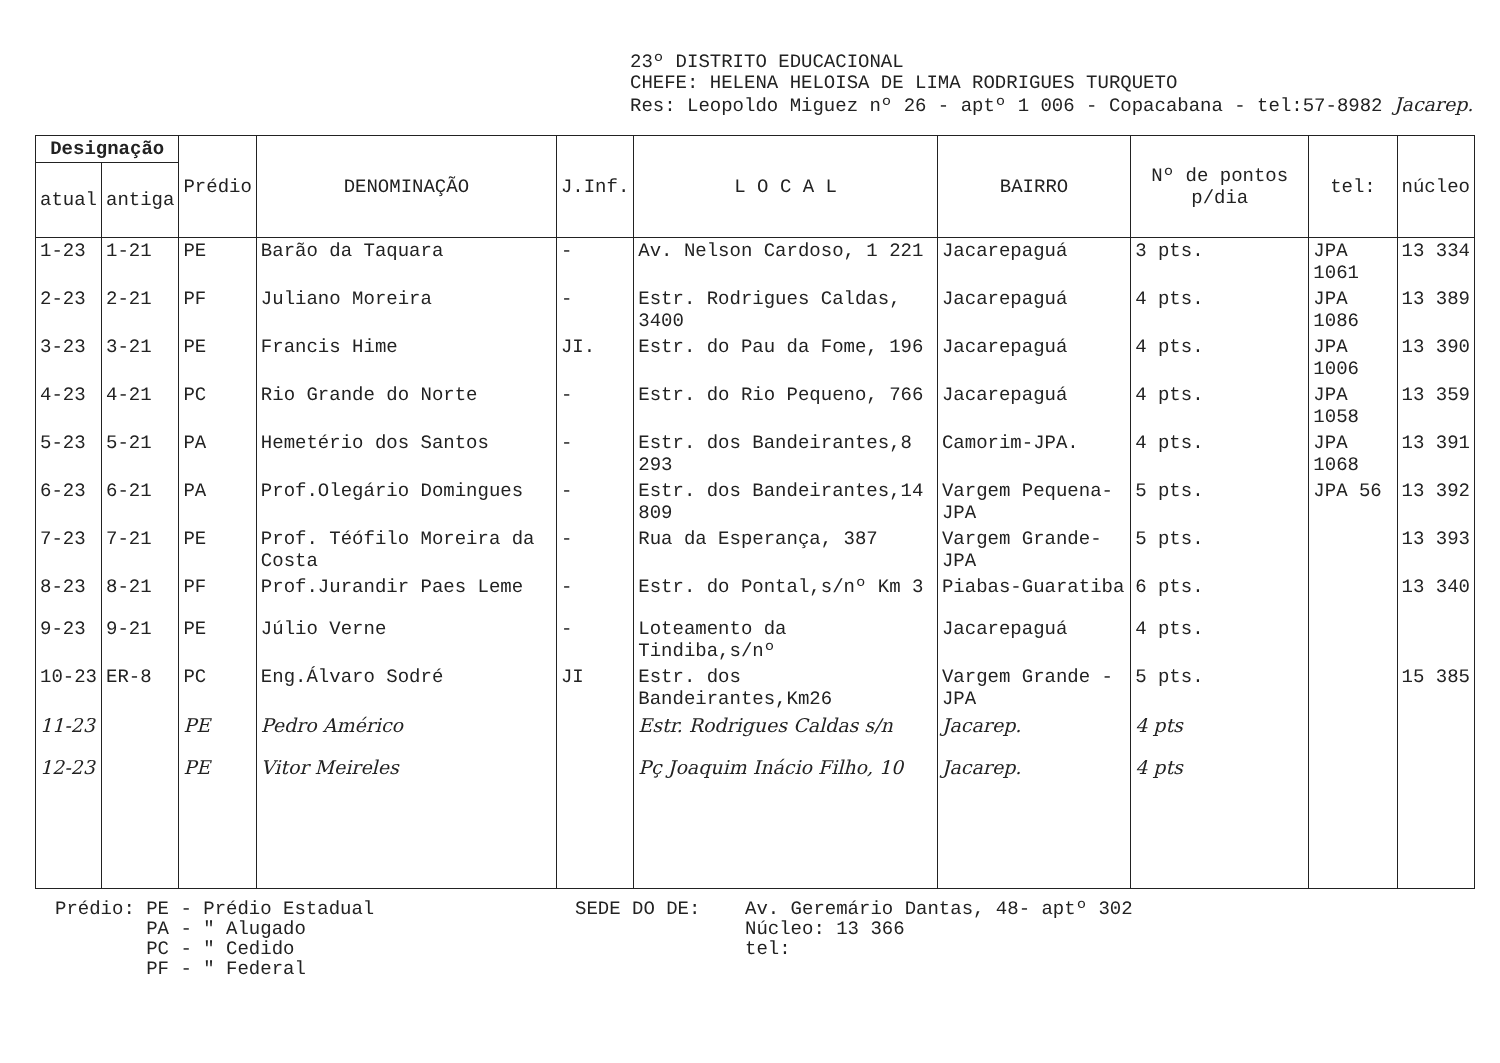23º DISTRITO EDUCACIONAL
CHEFE: HELENA HELOISA DE LIMA RODRIGUES TURQUETO
Res: Leopoldo Miguez nº 26 - aptº 1 006 - Copacabana - tel:57-8982 Jacarep.
| Designação | | Prédio | DENOMINAÇÃO | J.Inf. | L O C A L | BAIRRO | Nº de pontos p/dia | tel: | núcleo |
| --- | --- | --- | --- | --- | --- | --- | --- | --- | --- |
| atual | antiga | | | | | | | | |
| 1-23 | 1-21 | PE | Barão da Taquara | - | Av. Nelson Cardoso, 1 221 | Jacarepaguá | 3 pts. | JPA 1061 | 13 334 |
| 2-23 | 2-21 | PF | Juliano Moreira | - | Estr. Rodrigues Caldas, 3400 | Jacarepaguá | 4 pts. | JPA 1086 | 13 389 |
| 3-23 | 3-21 | PE | Francis Hime | JI. | Estr. do Pau da Fome, 196 | Jacarepaguá | 4 pts. | JPA 1006 | 13 390 |
| 4-23 | 4-21 | PC | Rio Grande do Norte | - | Estr. do Rio Pequeno, 766 | Jacarepaguá | 4 pts. | JPA 1058 | 13 359 |
| 5-23 | 5-21 | PA | Hemetério dos Santos | - | Estr. dos Bandeirantes,8 293 | Camorim-JPA. | 4 pts. | JPA 1068 | 13 391 |
| 6-23 | 6-21 | PA | Prof.Olegário Domingues | - | Estr. dos Bandeirantes,14 809 | Vargem Pequena-JPA | 5 pts. | JPA 56 | 13 392 |
| 7-23 | 7-21 | PE | Prof. Téófilo Moreira da Costa | - | Rua da Esperança, 387 | Vargem Grande-JPA | 5 pts. | | 13 393 |
| 8-23 | 8-21 | PF | Prof.Jurandir Paes Leme | - | Estr. do Pontal,s/nº Km 3 | Piabas-Guaratiba | 6 pts. | | 13 340 |
| 9-23 | 9-21 | PE | Júlio Verne | - | Loteamento da Tindiba,s/nº | Jacarepaguá | 4 pts. | | |
| 10-23 | ER-8 | PC | Eng.Álvaro Sodré | JI | Estr. dos Bandeirantes,Km26 | Vargem Grande -JPA | 5 pts. | | 15 385 |
| 11-23 | | PE | Pedro Américo | | Estr. Rodrigues Caldas s/n | Jacarep. | 4 pts | | |
| 12-23 | | PE | Vitor Meireles | | Pç Joaquim Inácio Filho, 10 | Jacarep. | 4 pts | | |
Prédio: PE - Prédio Estadual
PA - " Alugado
PC - " Cedido
PF - " Federal
SEDE DO DE: Av. Geremário Dantas, 48- aptº 302
Núcleo: 13 366
tel: